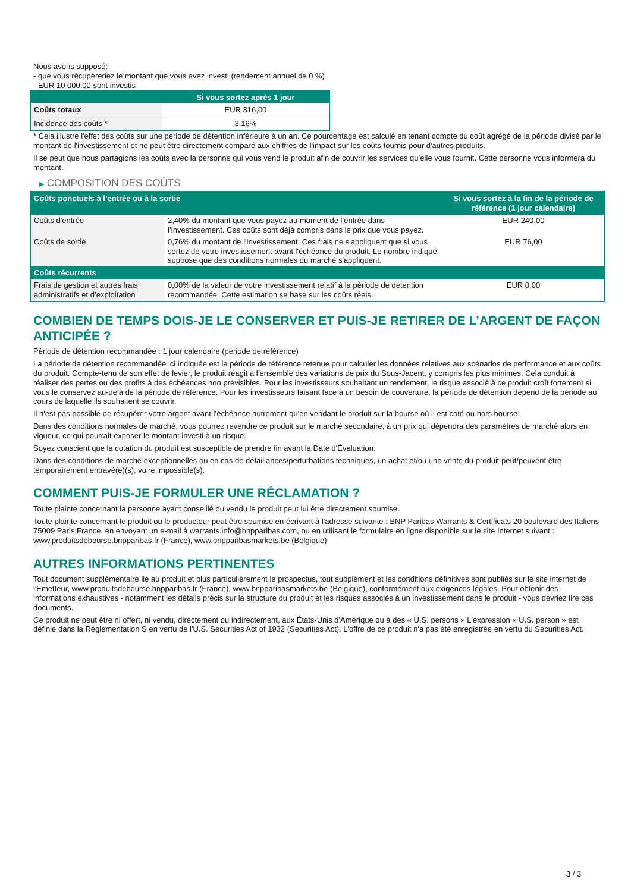Nous avons supposé:
- que vous récupéreriez le montant que vous avez investi (rendement annuel de 0 %)
- EUR 10 000,00 sont investis
| | Si vous sortez après 1 jour |
| --- | --- |
| Coûts totaux | EUR 316,00 |
| Incidence des coûts * | 3,16% |
* Cela illustre l'effet des coûts sur une période de détention inférieure à un an. Ce pourcentage est calculé en tenant compte du coût agrégé de la période divisé par le montant de l'investissement et ne peut être directement comparé aux chiffres de l'impact sur les coûts fournis pour d'autres produits.
Il se peut que nous partagions les coûts avec la personne qui vous vend le produit afin de couvrir les services qu’elle vous fournit. Cette personne vous informera du montant.
▶ COMPOSITION DES COÛTS
| Coûts ponctuels à l’entrée ou à la sortie | | Si vous sortez à la fin de la période de référence (1 jour calendaire) |
| --- | --- | --- |
| Coûts d'entrée | 2,40% du montant que vous payez au moment de l’entrée dans l’investissement. Ces coûts sont déjà compris dans le prix que vous payez. | EUR 240,00 |
| Coûts de sortie | 0,76% du montant de l'investissement. Ces frais ne s'appliquent que si vous sortez de votre investissement avant l'échéance du produit. Le nombre indiqué suppose que des conditions normales du marché s'appliquent. | EUR 76,00 |
| Coûts récurrents | | |
| Frais de gestion et autres frais administratifs et d’exploitation | 0,00% de la valeur de votre investissement relatif à la période de détention recommandée. Cette estimation se base sur les coûts réels. | EUR 0,00 |
COMBIEN DE TEMPS DOIS-JE LE CONSERVER ET PUIS-JE RETIRER DE L’ARGENT DE FAÇON ANTICIPÉE ?
Période de détention recommandée : 1 jour calendaire (période de référence)
La période de détention recommandée ici indiquée est la période de référence retenue pour calculer les données relatives aux scénarios de performance et aux coûts du produit. Compte-tenu de son effet de levier, le produit réagit à l’ensemble des variations de prix du Sous-Jacent, y compris les plus minimes. Cela conduit à réaliser des pertes ou des profits à des échéances non prévisibles. Pour les investisseurs souhaitant un rendement, le risque associé à ce produit croît fortement si vous le conservez au-delà de la période de référence. Pour les investisseurs faisant face à un besoin de couverture, la période de détention dépend de la période au cours de laquelle ils souhaitent se couvrir.
Il n'est pas possible de récupérer votre argent avant l’échéance autrement qu'en vendant le produit sur la bourse où il est coté ou hors bourse.
Dans des conditions normales de marché, vous pourrez revendre ce produit sur le marché secondaire, à un prix qui dépendra des paramètres de marché alors en vigueur, ce qui pourrait exposer le montant investi à un risque.
Soyez conscient que la cotation du produit est susceptible de prendre fin avant la Date d'Évaluation.
Dans des conditions de marché exceptionnelles ou en cas de défaillances/perturbations techniques, un achat et/ou une vente du produit peut/peuvent être temporairement entravé(e)(s), voire impossible(s).
COMMENT PUIS-JE FORMULER UNE RÉCLAMATION ?
Toute plainte concernant la personne ayant conseillé ou vendu le produit peut lui être directement soumise.
Toute plainte concernant le produit ou le producteur peut être soumise en écrivant à l'adresse suivante : BNP Paribas Warrants & Certificats 20 boulevard des Italiens 75009 Paris France, en envoyant un e-mail à warrants.info@bnpparibas.com, ou en utilisant le formulaire en ligne disponible sur le site Internet suivant : www.produitsdebourse.bnpparibas.fr (France), www.bnpparibasmarkets.be (Belgique)
AUTRES INFORMATIONS PERTINENTES
Tout document supplémentaire lié au produit et plus particulièrement le prospectus, tout supplément et les conditions définitives sont publiés sur le site internet de l'Émetteur, www.produitsdebourse.bnpparibas.fr (France), www.bnpparibasmarkets.be (Belgique), conformément aux exigences légales. Pour obtenir des informations exhaustives - notamment les détails précis sur la structure du produit et les risques associés à un investissement dans le produit - vous devriez lire ces documents.
Ce produit ne peut être ni offert, ni vendu, directement ou indirectement, aux États-Unis d'Amérique ou à des « U.S. persons » L'expression « U.S. person » est définie dans la Réglementation S en vertu de l'U.S. Securities Act of 1933 (Securities Act). L'offre de ce produit n'a pas été enregistrée en vertu du Securities Act.
3 / 3